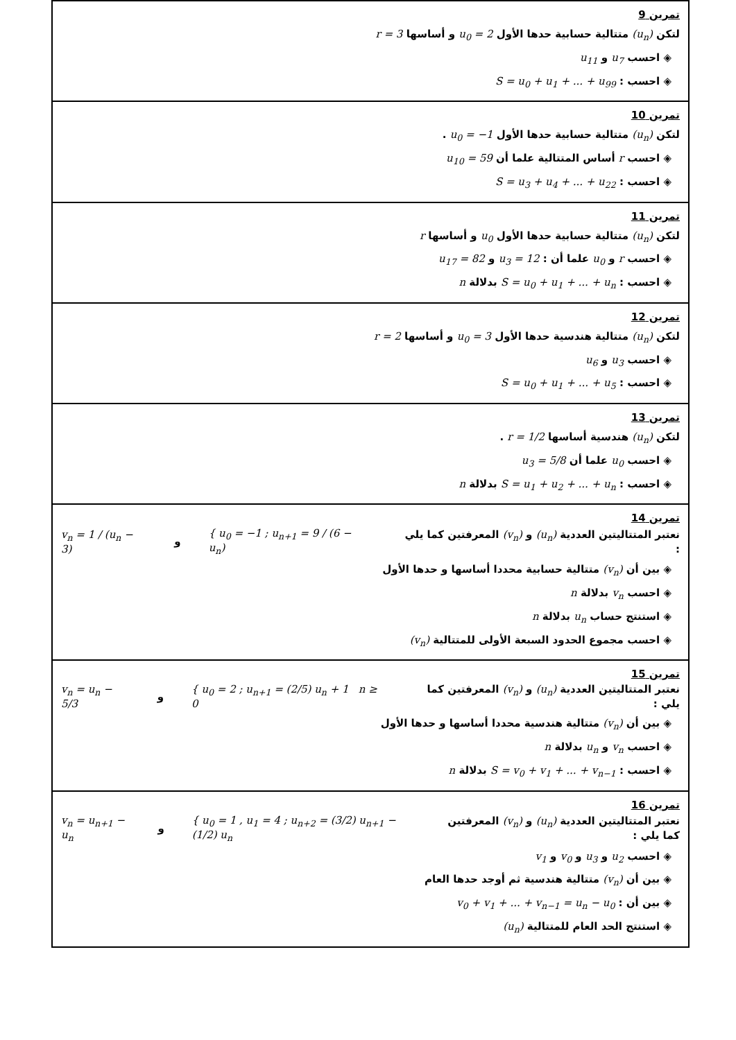تمرين 9
لتكن (u<sub>n</sub>) متتالية حسابية حدها الأول u<sub>0</sub> = 2 و أساسها r = 3
◈ احسب u<sub>7</sub> و u<sub>11</sub>
◈ احسب : S = u<sub>0</sub> + u<sub>1</sub> + ... + u<sub>99</sub>
تمرين 10
لتكن (u<sub>n</sub>) متتالية حسابية حدها الأول u<sub>0</sub> = −1 .
◈ احسب r أساس المتتالية علما أن u<sub>10</sub> = 59
◈ احسب : S = u<sub>3</sub> + u<sub>4</sub> + ... + u<sub>22</sub>
تمرين 11
لتكن (u<sub>n</sub>) متتالية حسابية حدها الأول u<sub>0</sub> و أساسها r
◈ احسب r و u<sub>0</sub> علما أن : u<sub>3</sub> = 12 و u<sub>17</sub> = 82
◈ احسب : S = u<sub>0</sub> + u<sub>1</sub> + ... + u<sub>n</sub> بدلالة n
تمرين 12
لتكن (u<sub>n</sub>) متتالية هندسية حدها الأول u<sub>0</sub> = 3 و أساسها r = 2
◈ احسب u<sub>3</sub> و u<sub>6</sub>
◈ احسب : S = u<sub>0</sub> + u<sub>1</sub> + ... + u<sub>5</sub>
تمرين 13
لتكن (u<sub>n</sub>) هندسية أساسها r = 1/2 .
◈ احسب u<sub>0</sub> علما أن u<sub>3</sub> = 5/8
◈ احسب : S = u<sub>1</sub> + u<sub>2</sub> + ... + u<sub>n</sub> بدلالة n
تمرين 14
نعتبر المتتاليتين العددية (u<sub>n</sub>) و (v<sub>n</sub>) المعرفتين كما يلي : { u<sub>0</sub> = −1 ; u<sub>n+1</sub> = 9 / (6 − u<sub>n</sub>) و v<sub>n</sub> = 1 / (u<sub>n</sub> − 3)
◈ بين أن (v<sub>n</sub>) متتالية حسابية محددا أساسها و حدها الأول
◈ احسب v<sub>n</sub> بدلالة n
◈ استنتج حساب u<sub>n</sub> بدلالة n
◈ احسب مجموع الحدود السبعة الأولى للمتتالية (v<sub>n</sub>)
تمرين 15
نعتبر المتتاليتين العددية (u<sub>n</sub>) و (v<sub>n</sub>) المعرفتين كما يلي : { u<sub>0</sub> = 2 ; u<sub>n+1</sub> = (2/5) u<sub>n</sub> + 1 n ≥ 0 و v<sub>n</sub> = u<sub>n</sub> − 5/3
◈ بين أن (v<sub>n</sub>) متتالية هندسية محددا أساسها و حدها الأول
◈ احسب v<sub>n</sub> و u<sub>n</sub> بدلالة n
◈ احسب : S = v<sub>0</sub> + v<sub>1</sub> + ... + v<sub>n−1</sub> بدلالة n
تمرين 16
نعتبر المتتاليتين العددية (u<sub>n</sub>) و (v<sub>n</sub>) المعرفتين كما يلي : { u<sub>0</sub> = 1 , u<sub>1</sub> = 4 ; u<sub>n+2</sub> = (3/2) u<sub>n+1</sub> − (1/2) u<sub>n</sub> و v<sub>n</sub> = u<sub>n+1</sub> − u<sub>n</sub>
◈ احسب u<sub>2</sub> و u<sub>3</sub> و v<sub>0</sub> و v<sub>1</sub>
◈ بين أن (v<sub>n</sub>) متتالية هندسية ثم أوجد حدها العام
◈ بين أن : v<sub>0</sub> + v<sub>1</sub> + ... + v<sub>n−1</sub> = u<sub>n</sub> − u<sub>0</sub>
◈ استنتج الحد العام للمتتالية (u<sub>n</sub>)